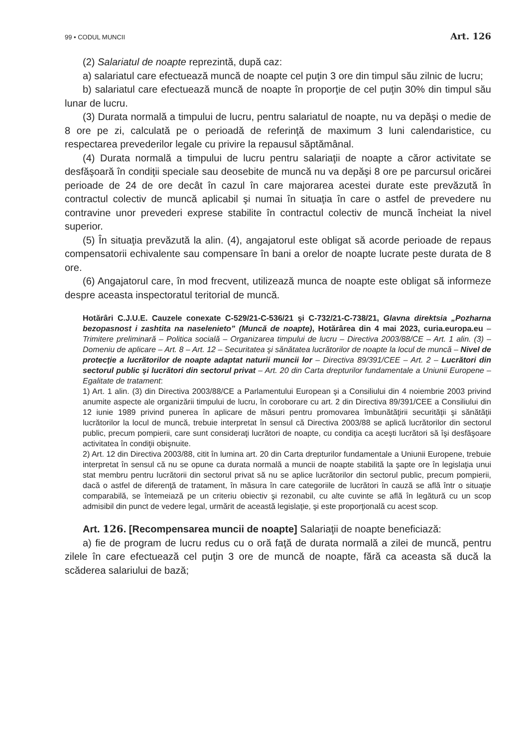99 • CODUL MUNCII Art. 126
(2) Salariatul de noapte reprezintă, după caz:
a) salariatul care efectuează muncă de noapte cel puţin 3 ore din timpul său zilnic de lucru;
b) salariatul care efectuează muncă de noapte în proporţie de cel puţin 30% din timpul său lunar de lucru.
(3) Durata normală a timpului de lucru, pentru salariatul de noapte, nu va depăşi o medie de 8 ore pe zi, calculată pe o perioadă de referinţă de maximum 3 luni calendaristice, cu respectarea prevederilor legale cu privire la repausul săptămânal.
(4) Durata normală a timpului de lucru pentru salariaţii de noapte a căror activitate se desfăşoară în condiţii speciale sau deosebite de muncă nu va depăşi 8 ore pe parcursul oricărei perioade de 24 de ore decât în cazul în care majorarea acestei durate este prevăzută în contractul colectiv de muncă aplicabil şi numai în situaţia în care o astfel de prevedere nu contravine unor prevederi exprese stabilite în contractul colectiv de muncă încheiat la nivel superior.
(5) În situaţia prevăzută la alin. (4), angajatorul este obligat să acorde perioade de repaus compensatorii echivalente sau compensare în bani a orelor de noapte lucrate peste durata de 8 ore.
(6) Angajatorul care, în mod frecvent, utilizează munca de noapte este obligat să informeze despre aceasta inspectoratul teritorial de muncă.
Hotărâri C.J.U.E. Cauzele conexate C-529/21-C-536/21 şi C-732/21-C-738/21, Glavna direktsia „Pozharna bezopasnost i zashtita na naselenieto” (Muncă de noapte), Hotărârea din 4 mai 2023, curia.europa.eu – Trimitere preliminară – Politica socială – Organizarea timpului de lucru – Directiva 2003/88/CE – Art. 1 alin. (3) – Domeniu de aplicare – Art. 8 – Art. 12 – Securitatea şi sănătatea lucrătorilor de noapte la locul de muncă – Nivel de protecţie a lucrătorilor de noapte adaptat naturii muncii lor – Directiva 89/391/CEE – Art. 2 – Lucrători din sectorul public şi lucrători din sectorul privat – Art. 20 din Carta drepturilor fundamentale a Uniunii Europene – Egalitate de tratament:
1) Art. 1 alin. (3) din Directiva 2003/88/CE a Parlamentului European şi a Consiliului din 4 noiembrie 2003 privind anumite aspecte ale organizării timpului de lucru, în coroborare cu art. 2 din Directiva 89/391/CEE a Consiliului din 12 iunie 1989 privind punerea în aplicare de măsuri pentru promovarea îmbunătăţirii securităţii şi sănătăţii lucrătorilor la locul de muncă, trebuie interpretat în sensul că Directiva 2003/88 se aplică lucrătorilor din sectorul public, precum pompierii, care sunt consideraţi lucrători de noapte, cu condiţia ca aceşti lucrători să îşi desfăşoare activitatea în condiţii obişnuite.
2) Art. 12 din Directiva 2003/88, citit în lumina art. 20 din Carta drepturilor fundamentale a Uniunii Europene, trebuie interpretat în sensul că nu se opune ca durata normală a muncii de noapte stabilită la şapte ore în legislaţia unui stat membru pentru lucrătorii din sectorul privat să nu se aplice lucrătorilor din sectorul public, precum pompierii, dacă o astfel de diferenţă de tratament, în măsura în care categoriile de lucrători în cauză se află într o situaţie comparabilă, se întemeiază pe un criteriu obiectiv şi rezonabil, cu alte cuvinte se află în legătură cu un scop admisibil din punct de vedere legal, urmărit de această legislaţie, şi este proporţională cu acest scop.
Art. 126. [Recompensarea muncii de noapte] Salariaţii de noapte beneficiază:
a) fie de program de lucru redus cu o oră faţă de durata normală a zilei de muncă, pentru zilele în care efectuează cel puţin 3 ore de muncă de noapte, fără ca aceasta să ducă la scăderea salariului de bază;